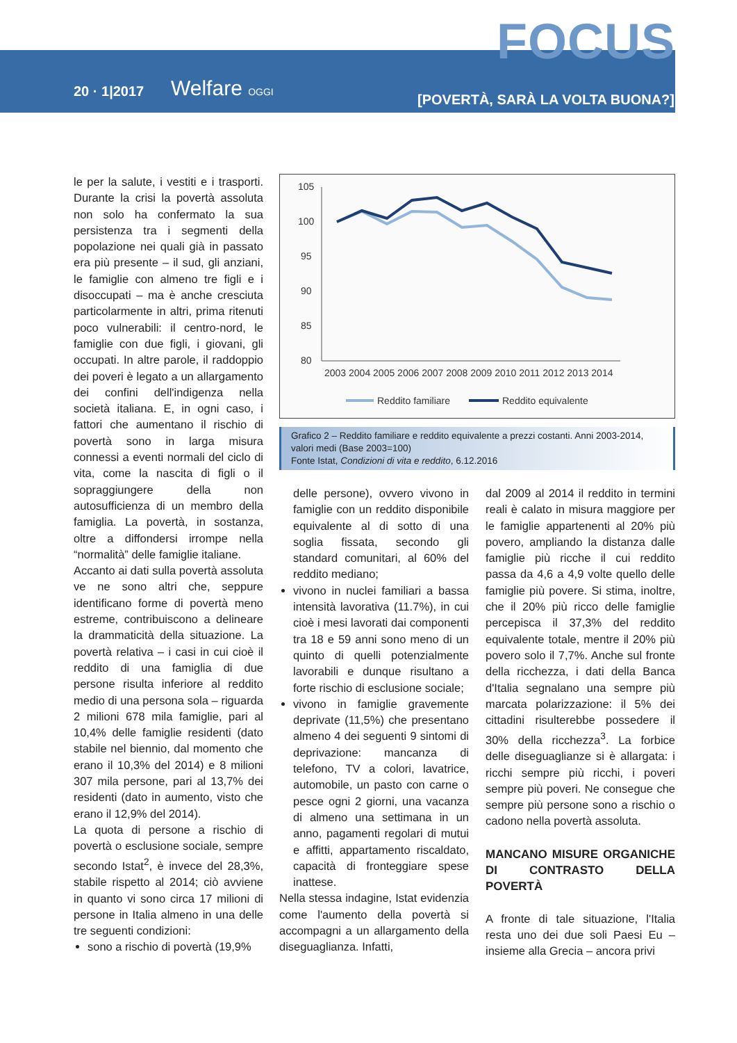FOCUS
20 · 1|2017 Welfare OGGI
[POVERTÀ, SARÀ LA VOLTA BUONA?]
le per la salute, i vestiti e i trasporti. Durante la crisi la povertà assoluta non solo ha confermato la sua persistenza tra i segmenti della popolazione nei quali già in passato era più presente – il sud, gli anziani, le famiglie con almeno tre figli e i disoccupati – ma è anche cresciuta particolarmente in altri, prima ritenuti poco vulnerabili: il centro-nord, le famiglie con due figli, i giovani, gli occupati. In altre parole, il raddoppio dei poveri è legato a un allargamento dei confini dell'indigenza nella società italiana. E, in ogni caso, i fattori che aumentano il rischio di povertà sono in larga misura connessi a eventi normali del ciclo di vita, come la nascita di figli o il sopraggiungere della non autosufficienza di un membro della famiglia. La povertà, in sostanza, oltre a diffondersi irrompe nella “normalità” delle famiglie italiane.
Accanto ai dati sulla povertà assoluta ve ne sono altri che, seppure identificano forme di povertà meno estreme, contribuiscono a delineare la drammaticità della situazione. La povertà relativa – i casi in cui cioè il reddito di una famiglia di due persone risulta inferiore al reddito medio di una persona sola – riguarda 2 milioni 678 mila famiglie, pari al 10,4% delle famiglie residenti (dato stabile nel biennio, dal momento che erano il 10,3% del 2014) e 8 milioni 307 mila persone, pari al 13,7% dei residenti (dato in aumento, visto che erano il 12,9% del 2014).
La quota di persone a rischio di povertà o esclusione sociale, sempre secondo Istat<sup>2</sup>, è invece del 28,3%, stabile rispetto al 2014; ciò avviene in quanto vi sono circa 17 milioni di persone in Italia almeno in una delle tre seguenti condizioni:
sono a rischio di povertà (19,9%
105
100
95
90
85
80
2003 2004 2005 2006 2007 2008 2009 2010 2011 2012 2013 2014
Reddito familiare
Reddito equivalente
Grafico 2 – Reddito familiare e reddito equivalente a prezzi costanti. Anni 2003-2014, valori medi (Base 2003=100)
Fonte Istat, Condizioni di vita e reddito, 6.12.2016
delle persone), ovvero vivono in famiglie con un reddito disponibile equivalente al di sotto di una soglia fissata, secondo gli standard comunitari, al 60% del reddito mediano;
vivono in nuclei familiari a bassa intensità lavorativa (11.7%), in cui cioè i mesi lavorati dai componenti tra 18 e 59 anni sono meno di un quinto di quelli potenzialmente lavorabili e dunque risultano a forte rischio di esclusione sociale;
vivono in famiglie gravemente deprivate (11,5%) che presentano almeno 4 dei seguenti 9 sintomi di deprivazione: mancanza di telefono, TV a colori, lavatrice, automobile, un pasto con carne o pesce ogni 2 giorni, una vacanza di almeno una settimana in un anno, pagamenti regolari di mutui e affitti, appartamento riscaldato, capacità di fronteggiare spese inattese.
Nella stessa indagine, Istat evidenzia come l'aumento della povertà si accompagni a un allargamento della diseguaglianza. Infatti,
dal 2009 al 2014 il reddito in termini reali è calato in misura maggiore per le famiglie appartenenti al 20% più povero, ampliando la distanza dalle famiglie più ricche il cui reddito passa da 4,6 a 4,9 volte quello delle famiglie più povere. Si stima, inoltre, che il 20% più ricco delle famiglie percepisca il 37,3% del reddito equivalente totale, mentre il 20% più povero solo il 7,7%. Anche sul fronte della ricchezza, i dati della Banca d'Italia segnalano una sempre più marcata polarizzazione: il 5% dei cittadini risulterebbe possedere il 30% della ricchezza<sup>3</sup>. La forbice delle diseguaglianze si è allargata: i ricchi sempre più ricchi, i poveri sempre più poveri. Ne consegue che sempre più persone sono a rischio o cadono nella povertà assoluta.
MANCANO MISURE ORGANICHE DI CONTRASTO DELLA POVERTÀ
A fronte di tale situazione, l'Italia resta uno dei due soli Paesi Eu – insieme alla Grecia – ancora privi